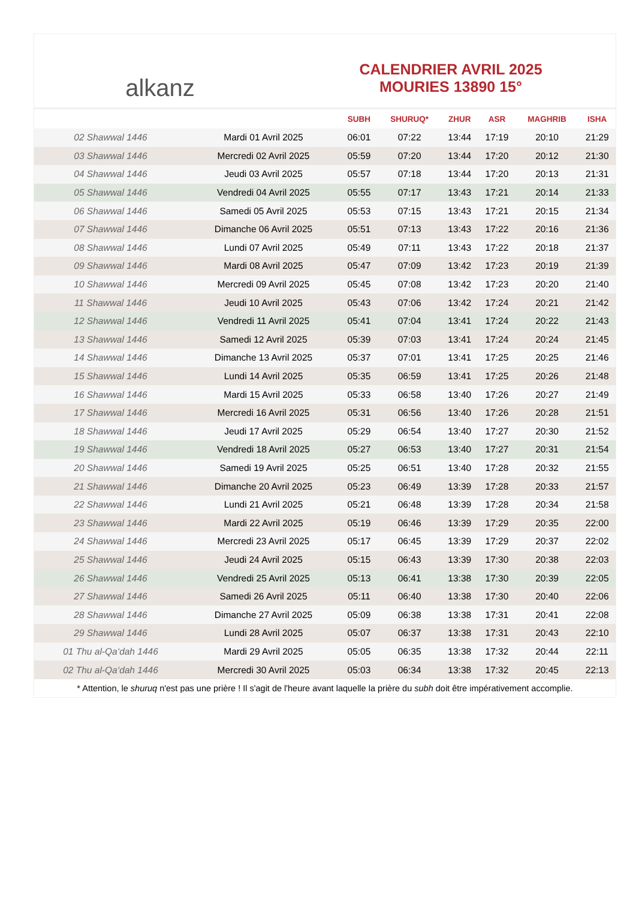alkanz
CALENDRIER AVRIL 2025
MOURIES 13890 15°
| | | SUBH | SHURUQ* | ZHUR | ASR | MAGHRIB | ISHA |
| --- | --- | --- | --- | --- | --- | --- | --- |
| 02 Shawwal 1446 | Mardi 01 Avril 2025 | 06:01 | 07:22 | 13:44 | 17:19 | 20:10 | 21:29 |
| 03 Shawwal 1446 | Mercredi 02 Avril 2025 | 05:59 | 07:20 | 13:44 | 17:20 | 20:12 | 21:30 |
| 04 Shawwal 1446 | Jeudi 03 Avril 2025 | 05:57 | 07:18 | 13:44 | 17:20 | 20:13 | 21:31 |
| 05 Shawwal 1446 | Vendredi 04 Avril 2025 | 05:55 | 07:17 | 13:43 | 17:21 | 20:14 | 21:33 |
| 06 Shawwal 1446 | Samedi 05 Avril 2025 | 05:53 | 07:15 | 13:43 | 17:21 | 20:15 | 21:34 |
| 07 Shawwal 1446 | Dimanche 06 Avril 2025 | 05:51 | 07:13 | 13:43 | 17:22 | 20:16 | 21:36 |
| 08 Shawwal 1446 | Lundi 07 Avril 2025 | 05:49 | 07:11 | 13:43 | 17:22 | 20:18 | 21:37 |
| 09 Shawwal 1446 | Mardi 08 Avril 2025 | 05:47 | 07:09 | 13:42 | 17:23 | 20:19 | 21:39 |
| 10 Shawwal 1446 | Mercredi 09 Avril 2025 | 05:45 | 07:08 | 13:42 | 17:23 | 20:20 | 21:40 |
| 11 Shawwal 1446 | Jeudi 10 Avril 2025 | 05:43 | 07:06 | 13:42 | 17:24 | 20:21 | 21:42 |
| 12 Shawwal 1446 | Vendredi 11 Avril 2025 | 05:41 | 07:04 | 13:41 | 17:24 | 20:22 | 21:43 |
| 13 Shawwal 1446 | Samedi 12 Avril 2025 | 05:39 | 07:03 | 13:41 | 17:24 | 20:24 | 21:45 |
| 14 Shawwal 1446 | Dimanche 13 Avril 2025 | 05:37 | 07:01 | 13:41 | 17:25 | 20:25 | 21:46 |
| 15 Shawwal 1446 | Lundi 14 Avril 2025 | 05:35 | 06:59 | 13:41 | 17:25 | 20:26 | 21:48 |
| 16 Shawwal 1446 | Mardi 15 Avril 2025 | 05:33 | 06:58 | 13:40 | 17:26 | 20:27 | 21:49 |
| 17 Shawwal 1446 | Mercredi 16 Avril 2025 | 05:31 | 06:56 | 13:40 | 17:26 | 20:28 | 21:51 |
| 18 Shawwal 1446 | Jeudi 17 Avril 2025 | 05:29 | 06:54 | 13:40 | 17:27 | 20:30 | 21:52 |
| 19 Shawwal 1446 | Vendredi 18 Avril 2025 | 05:27 | 06:53 | 13:40 | 17:27 | 20:31 | 21:54 |
| 20 Shawwal 1446 | Samedi 19 Avril 2025 | 05:25 | 06:51 | 13:40 | 17:28 | 20:32 | 21:55 |
| 21 Shawwal 1446 | Dimanche 20 Avril 2025 | 05:23 | 06:49 | 13:39 | 17:28 | 20:33 | 21:57 |
| 22 Shawwal 1446 | Lundi 21 Avril 2025 | 05:21 | 06:48 | 13:39 | 17:28 | 20:34 | 21:58 |
| 23 Shawwal 1446 | Mardi 22 Avril 2025 | 05:19 | 06:46 | 13:39 | 17:29 | 20:35 | 22:00 |
| 24 Shawwal 1446 | Mercredi 23 Avril 2025 | 05:17 | 06:45 | 13:39 | 17:29 | 20:37 | 22:02 |
| 25 Shawwal 1446 | Jeudi 24 Avril 2025 | 05:15 | 06:43 | 13:39 | 17:30 | 20:38 | 22:03 |
| 26 Shawwal 1446 | Vendredi 25 Avril 2025 | 05:13 | 06:41 | 13:38 | 17:30 | 20:39 | 22:05 |
| 27 Shawwal 1446 | Samedi 26 Avril 2025 | 05:11 | 06:40 | 13:38 | 17:30 | 20:40 | 22:06 |
| 28 Shawwal 1446 | Dimanche 27 Avril 2025 | 05:09 | 06:38 | 13:38 | 17:31 | 20:41 | 22:08 |
| 29 Shawwal 1446 | Lundi 28 Avril 2025 | 05:07 | 06:37 | 13:38 | 17:31 | 20:43 | 22:10 |
| 01 Thu al-Qa‘dah 1446 | Mardi 29 Avril 2025 | 05:05 | 06:35 | 13:38 | 17:32 | 20:44 | 22:11 |
| 02 Thu al-Qa‘dah 1446 | Mercredi 30 Avril 2025 | 05:03 | 06:34 | 13:38 | 17:32 | 20:45 | 22:13 |
* Attention, le shuruq n'est pas une prière ! Il s'agit de l'heure avant laquelle la prière du subh doit être impérativement accomplie.